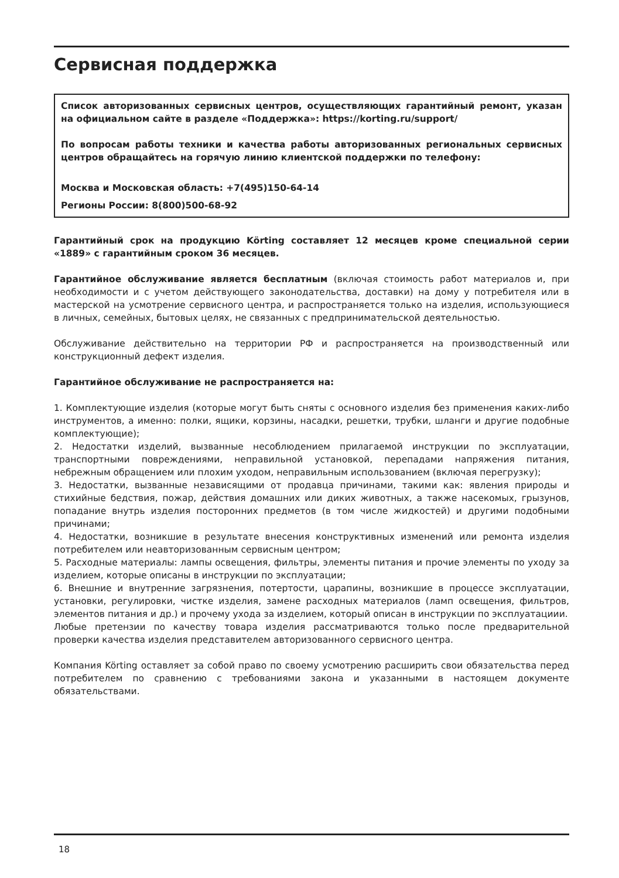Сервисная поддержка
Список авторизованных сервисных центров, осуществляющих гарантийный ремонт, указан на официальном сайте в разделе «Поддержка»: https://korting.ru/support/
По вопросам работы техники и качества работы авторизованных региональных сервисных центров обращайтесь на горячую линию клиентской поддержки по телефону:
Москва и Московская область: +7(495)150-64-14
Регионы России: 8(800)500-68-92
Гарантийный срок на продукцию Körting составляет 12 месяцев кроме специальной серии «1889» с гарантийным сроком 36 месяцев.
Гарантийное обслуживание является бесплатным (включая стоимость работ материалов и, при необходимости и с учетом действующего законодательства, доставки) на дому у потребителя или в мастерской на усмотрение сервисного центра, и распространяется только на изделия, использующиеся в личных, семейных, бытовых целях, не связанных с предпринимательской деятельностью.
Обслуживание действительно на территории РФ и распространяется на производственный или конструкционный дефект изделия.
Гарантийное обслуживание не распространяется на:
1. Комплектующие изделия (которые могут быть сняты с основного изделия без применения каких-либо инструментов, а именно: полки, ящики, корзины, насадки, решетки, трубки, шланги и другие подобные комплектующие);
2. Недостатки изделий, вызванные несоблюдением прилагаемой инструкции по эксплуатации, транспортными повреждениями, неправильной установкой, перепадами напряжения питания, небрежным обращением или плохим уходом, неправильным использованием (включая перегрузку);
3. Недостатки, вызванные независящими от продавца причинами, такими как: явления природы и стихийные бедствия, пожар, действия домашних или диких животных, а также насекомых, грызунов, попадание внутрь изделия посторонних предметов (в том числе жидкостей) и другими подобными причинами;
4. Недостатки, возникшие в результате внесения конструктивных изменений или ремонта изделия потребителем или неавторизованным сервисным центром;
5. Расходные материалы: лампы освещения, фильтры, элементы питания и прочие элементы по уходу за изделием, которые описаны в инструкции по эксплуатации;
6. Внешние и внутренние загрязнения, потертости, царапины, возникшие в процессе эксплуатации, установки, регулировки, чистке изделия, замене расходных материалов (ламп освещения, фильтров, элементов питания и др.) и прочему ухода за изделием, который описан в инструкции по эксплуатациии.
Любые претензии по качеству товара изделия рассматриваются только после предварительной проверки качества изделия представителем авторизованного сервисного центра.
Компания Körting оставляет за собой право по своему усмотрению расширить свои обязательства перед потребителем по сравнению с требованиями закона и указанными в настоящем документе обязательствами.
18